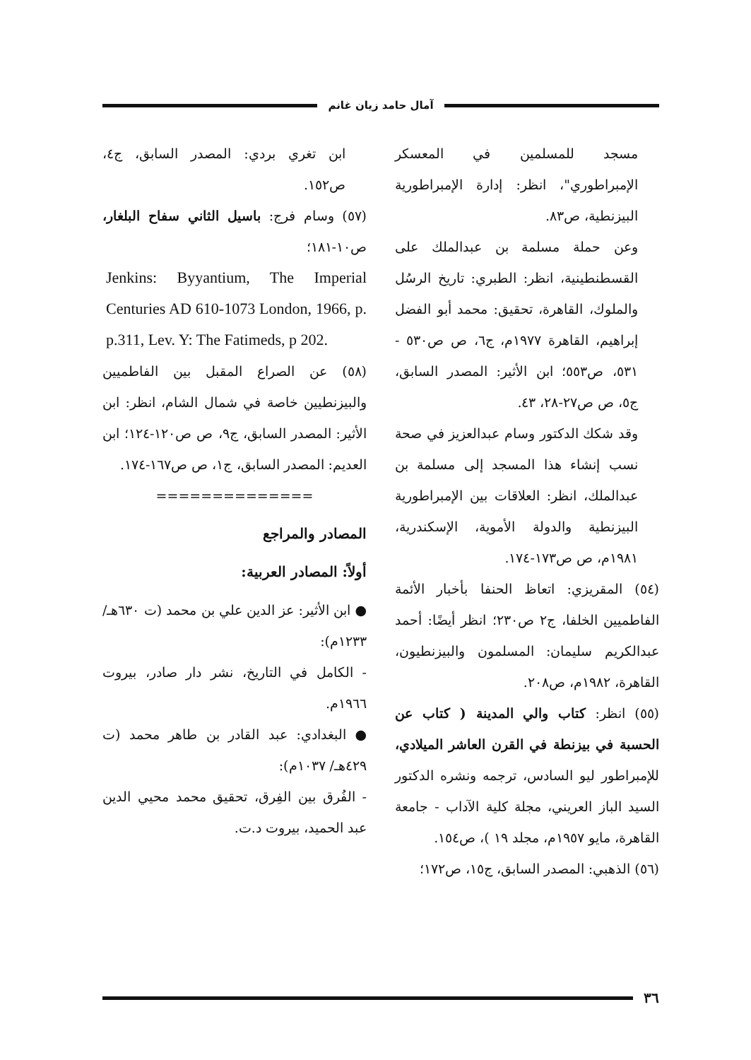آمال حامد زيان غانم
مسجد للمسلمين في المعسكر الإمبراطوري"، انظر: إدارة الإمبراطورية البيزنطية، ص٨٣.
وعن حملة مسلمة بن عبدالملك على القسطنطينية، انظر: الطبري: تاريخ الرسُل والملوك، القاهرة، تحقيق: محمد أبو الفضل إبراهيم، القاهرة ١٩٧٧م، ج٦، ص ص٥٣٠ - ٥٣١، ص٥٥٣؛ ابن الأثير: المصدر السابق، ج٥، ص ص٢٧-٢٨، ٤٣.
وقد شكك الدكتور وسام عبدالعزيز في صحة نسب إنشاء هذا المسجد إلى مسلمة بن عبدالملك، انظر: العلاقات بين الإمبراطورية البيزنطية والدولة الأموية، الإسكندرية، ١٩٨١م، ص ص١٧٣-١٧٤.
(٥٤) المقريزي: اتعاظ الحنفا بأخبار الأئمة الفاطميين الخلفا، ج٢ ص٢٣٠؛ انظر أيضًا: أحمد عبدالكريم سليمان: المسلمون والبيزنطيون، القاهرة، ١٩٨٢م، ص٢٠٨.
(٥٥) انظر: كتاب والي المدينة ( كتاب عن الحسبة في بيزنطة في القرن العاشر الميلادي، للإمبراطور ليو السادس، ترجمه ونشره الدكتور السيد الباز العريني، مجلة كلية الآداب - جامعة القاهرة، مايو ١٩٥٧م، مجلد ١٩ )، ص١٥٤.
(٥٦) الذهبي: المصدر السابق، ج١٥، ص١٧٢؛
ابن تغري بردي: المصدر السابق، ج٤، ص١٥٢.
(٥٧) وسام فرج: باسيل الثاني سفاح البلغار، ص١٠-١٨١؛
Jenkins: Byyantium, The Imperial Centuries AD 610-1073 London, 1966, p. p.311, Lev. Y: The Fatimeds, p 202.
(٥٨) عن الصراع المقبل بين الفاطميين والبيزنطيين خاصة في شمال الشام، انظر: ابن الأثير: المصدر السابق، ج٩، ص ص١٢٠-١٢٤؛ ابن العديم: المصدر السابق، ج١، ص ص١٦٧-١٧٤.
==============
المصادر والمراجع
أولاً: المصادر العربية:
● ابن الأثير: عز الدين علي بن محمد (ت ٦٣٠هـ/ ١٢٣٣م):
- الكامل في التاريخ، نشر دار صادر، بيروت ١٩٦٦م.
● البغدادي: عبد القادر بن طاهر محمد (ت ٤٢٩هـ/ ١٠٣٧م):
- الفُرق بين الفِرق، تحقيق محمد محيي الدين عبد الحميد، بيروت د.ت.
٣٦